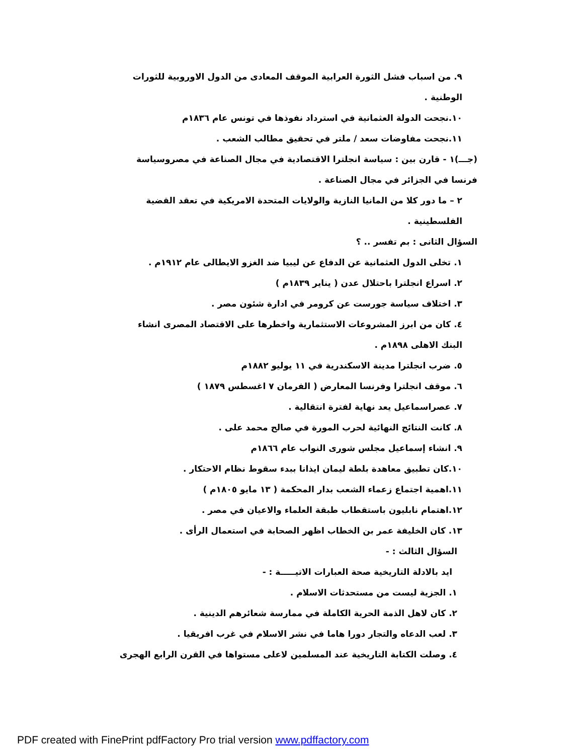٩. من اسباب فشل الثورة العرابية الموقف المعادى من الدول الاوروبية للثورات الوطنية .
١٠.نجحت الدولة العثمانية في استرداد نفوذها في تونس عام ١٨٣٦م
١١.نجحت مفاوضات سعد / ملتر في تحقيق مطالب الشعب .
(جـــ)١ - قارن بين : سياسة انجلترا الاقتصادية في مجال الصناعة في مصروسياسة فرنسا في الجزائر في مجال الصناعة .
٢ – ما دور كلا من المانيا النازية والولايات المتحدة الامريكية في تعقد القضية الفلسطينية .
السؤال الثانى : بم تفسر .. ؟
١. تخلى الدول العثمانية عن الدفاع عن ليبيا ضد الغزو الايطالى عام ١٩١٢م .
٢. اسراع انجلترا باحتلال عدن ( يناير ١٨٣٩م )
٣. اختلاف سياسة جورست عن كرومر في ادارة شئون مصر .
٤. كان من ابرز المشروعات الاستثمارية واخطرها على الاقتصاد المصرى انشاء البنك الاهلى ١٨٩٨م .
٥. ضرب انجلترا مدينة الاسكندرية في ١١ يوليو ١٨٨٢م
٦. موقف انجلترا وفرنسا المعارض ( الفرمان ٧ اغسطس ١٨٧٩ )
٧. عصراسماعيل يعد نهاية لفترة انتقالية .
٨. كانت النتائج النهائية لحرب المورة في صالح محمد على .
٩. انشاء إسماعيل مجلس شورى النواب عام ١٨٦٦م
١٠.كان تطبيق معاهدة بلطة ليمان ايذانا ببدء سقوط نظام الاحتكار .
١١.اهمية اجتماع زعماء الشعب بدار المحكمة ( ١٣ مايو ١٨٠٥م )
١٢.اهتمام نابليون باستقطاب طبقة العلماء والاعيان في مصر .
١٣. كان الخليفة عمر بن الخطاب اظهر الصحابة في استعمال الرأى .
السؤال الثالث : -
ايد بالادلة التاريخية صحة العبارات الاتيـــــة : -
١. الجزية ليست من مستحدثات الاسلام .
٢. كان لاهل الذمة الحرية الكاملة في ممارسة شعائرهم الدينية .
٣. لعب الدعاه والتجار دورا هاما في نشر الاسلام في غرب افريقيا .
٤. وصلت الكتابة التاريخية عند المسلمين لاعلى مستواها في القرن الرابع الهجرى
PDF created with FinePrint pdfFactory Pro trial version www.pdffactory.com